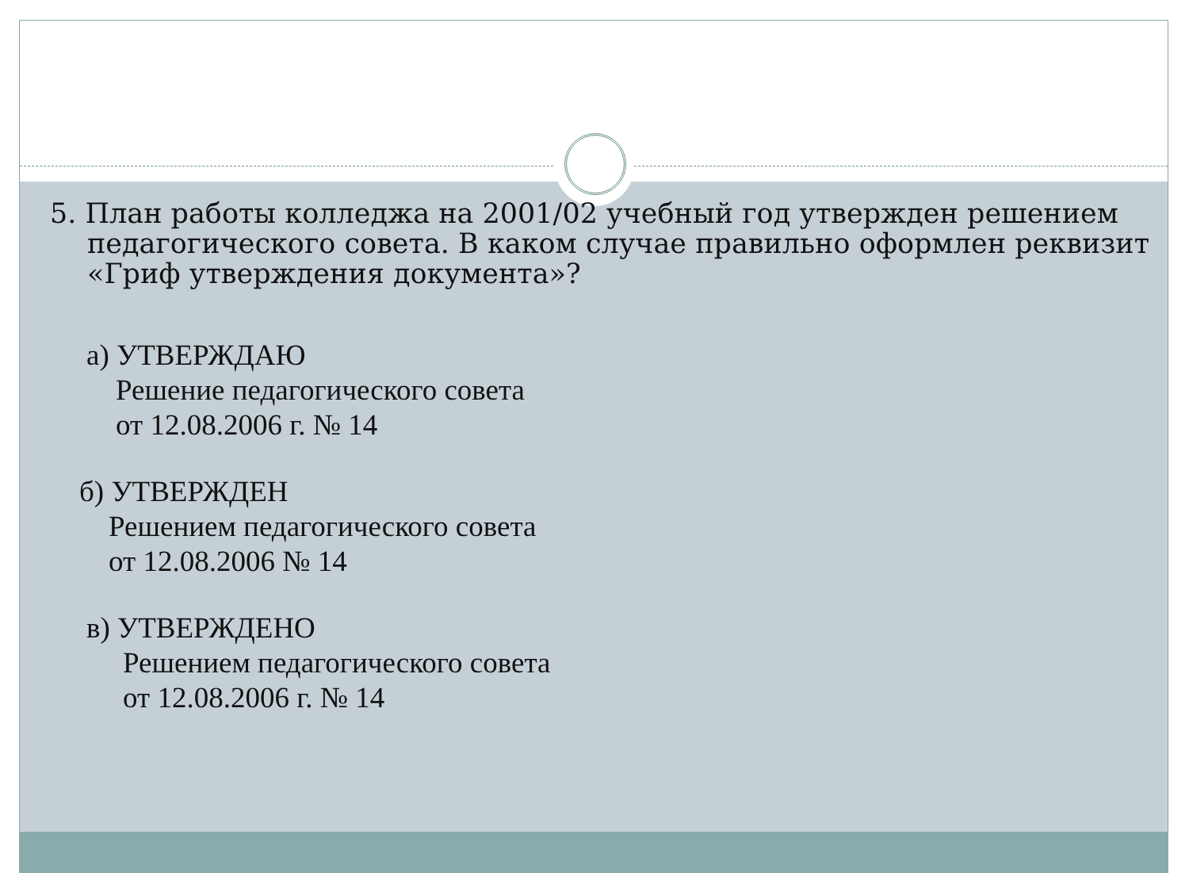5. План работы колледжа на 2001/02 учебный год утвержден решением педагогического совета. В каком случае правильно оформлен реквизит «Гриф утверждения документа»?
а) УТВЕРЖДАЮ
Решение педагогического совета
от 12.08.2006 г. № 14
б) УТВЕРЖДЕН
Решением педагогического совета
от 12.08.2006 № 14
в) УТВЕРЖДЕНО
Решением педагогического совета
от 12.08.2006 г. № 14